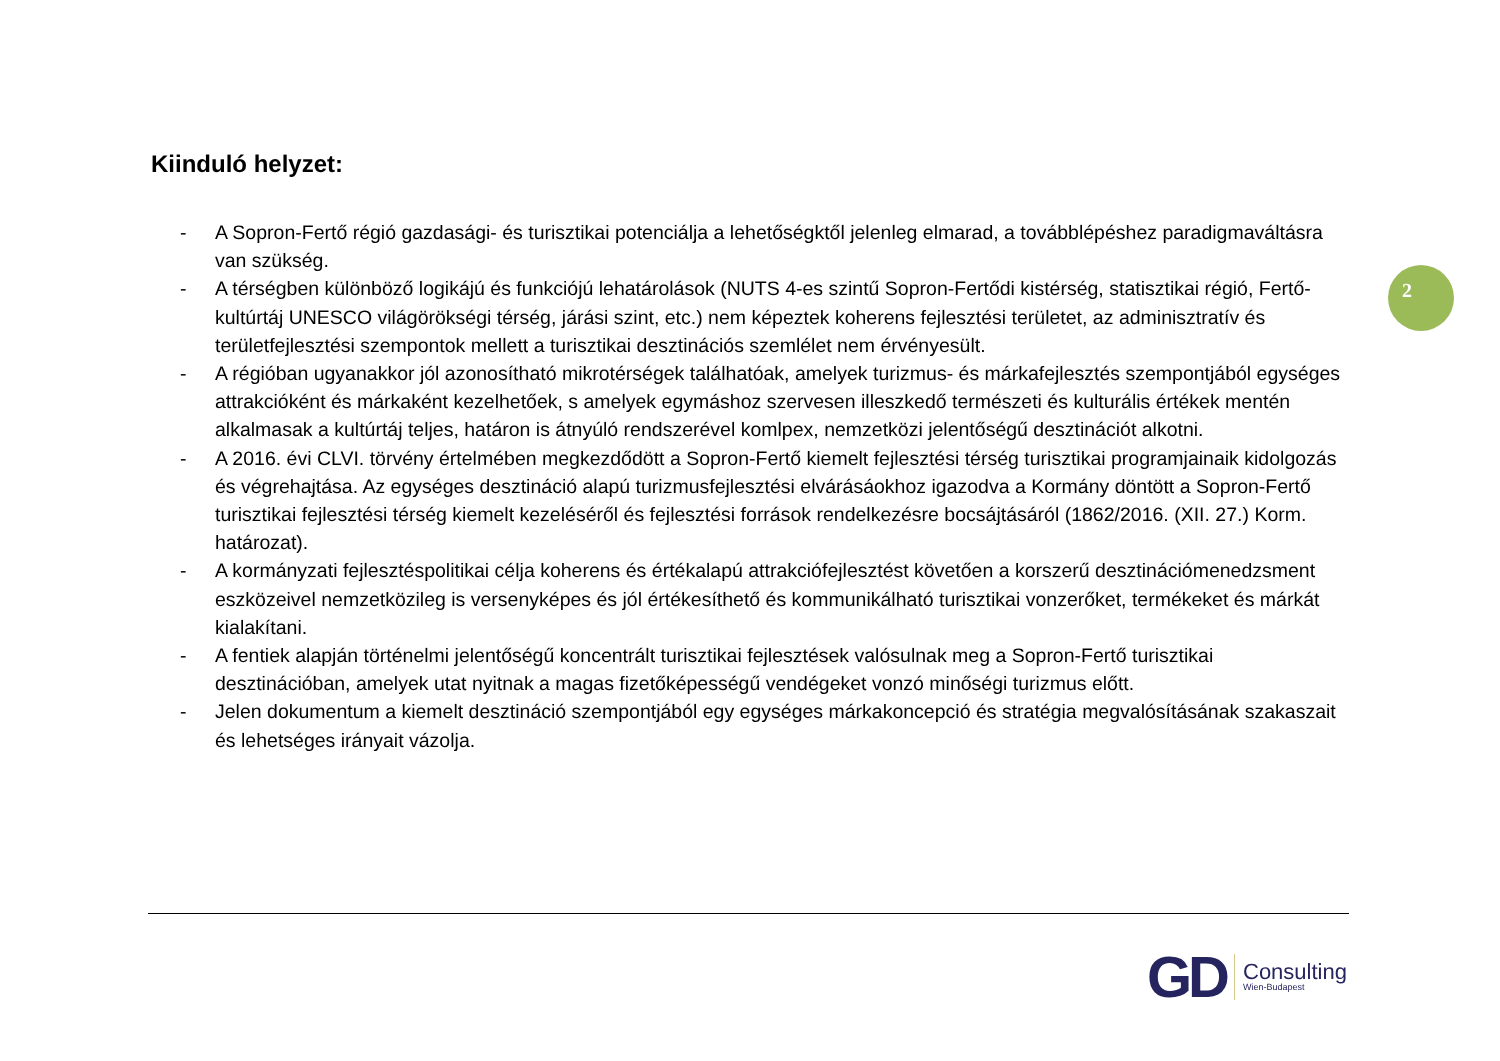Kiinduló helyzet:
- A Sopron-Fertő régió gazdasági- és turisztikai potenciálja a lehetőségktől jelenleg elmarad, a továbblépéshez paradigmaváltásra van szükség.
- A térségben különböző logikájú és funkciójú lehatárolások (NUTS 4-es szintű Sopron-Fertődi kistérség, statisztikai régió, Fertő-kultúrtáj UNESCO világörökségi térség, járási szint, etc.) nem képeztek koherens fejlesztési területet, az adminisztratív és területfejlesztési szempontok mellett a turisztikai desztinációs szemlélet nem érvényesült.
- A régióban ugyanakkor jól azonosítható mikrotérségek találhatóak, amelyek turizmus- és márkafejlesztés szempontjából egységes attrakcióként és márkaként kezelhetőek, s amelyek egymáshoz szervesen illeszkedő természeti és kulturális értékek mentén alkalmasak a kultúrtáj teljes, határon is átnyúló rendszerével komlpex, nemzetközi jelentőségű desztinációt alkotni.
- A 2016. évi CLVI. törvény értelmében megkezdődött a Sopron-Fertő kiemelt fejlesztési térség turisztikai programjainaik kidolgozás és végrehajtása. Az egységes desztináció alapú turizmusfejlesztési elvárásáokhoz igazodva a Kormány döntött a Sopron-Fertő turisztikai fejlesztési térség kiemelt kezeléséről és fejlesztési források rendelkezésre bocsájtásáról (1862/2016. (XII. 27.) Korm. határozat).
- A kormányzati fejlesztéspolitikai célja koherens és értékalapú attrakciófejlesztést követően a korszerű desztinációmenedzsment eszközeivel nemzetközileg is versenyképes és jól értékesíthető és kommunikálható turisztikai vonzerőket, termékeket és márkát kialakítani.
- A fentiek alapján történelmi jelentőségű koncentrált turisztikai fejlesztések valósulnak meg a Sopron-Fertő turisztikai desztinációban, amelyek utat nyitnak a magas fizetőképességű vendégeket vonzó minőségi turizmus előtt.
- Jelen dokumentum a kiemelt desztináció szempontjából egy egységes márkakoncepció és stratégia megvalósításának szakaszait és lehetséges irányait vázolja.
2
GD Consulting
Wien-Budapest